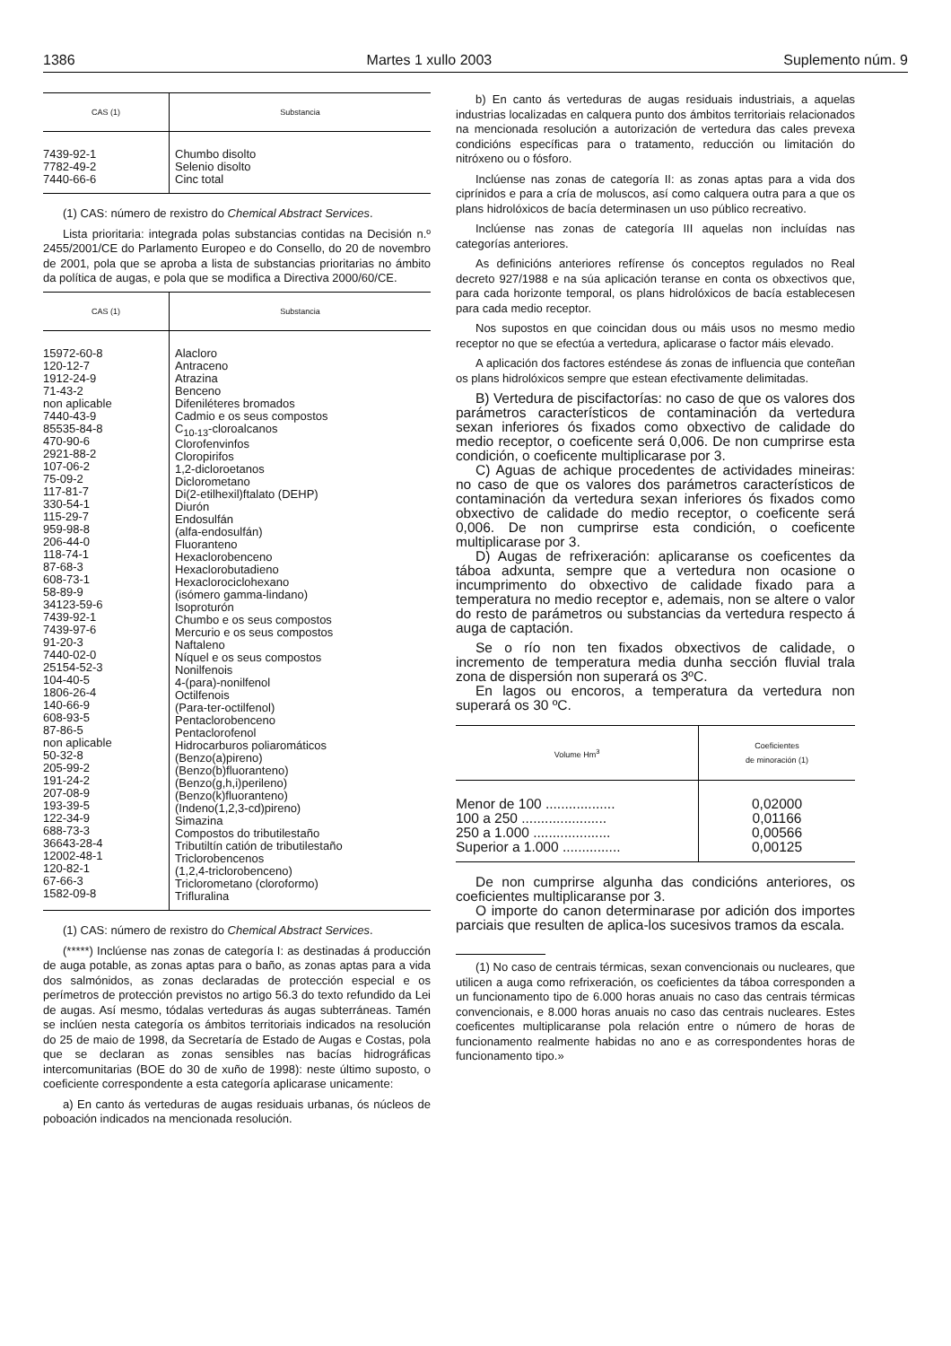1386 Martes 1 xullo 2003 Suplemento núm. 9
| CAS (1) | Substancia |
| --- | --- |
| 7439-92-1 7782-49-2 7440-66-6 | Chumbo disolto Selenio disolto Cinc total |
(1) CAS: número de rexistro do Chemical Abstract Services.
Lista prioritaria: integrada polas substancias contidas na Decisión n.º 2455/2001/CE do Parlamento Europeo e do Consello, do 20 de novembro de 2001, pola que se aproba a lista de substancias prioritarias no ámbito da política de augas, e pola que se modifica a Directiva 2000/60/CE.
| CAS (1) | Substancia |
| --- | --- |
| 15972-60-8 120-12-7 1912-24-9 71-43-2 non aplicable 7440-43-9 85535-84-8 470-90-6 2921-88-2 107-06-2 75-09-2 117-81-7 330-54-1 115-29-7 959-98-8 206-44-0 118-74-1 87-68-3 608-73-1 58-89-9 34123-59-6 7439-92-1 7439-97-6 91-20-3 7440-02-0 25154-52-3 104-40-5 1806-26-4 140-66-9 608-93-5 87-86-5 non aplicable 50-32-8 205-99-2 191-24-2 207-08-9 193-39-5 122-34-9 688-73-3 36643-28-4 12002-48-1 120-82-1 67-66-3 1582-09-8 | Alacloro Antraceno Atrazina Benceno Difeniléteres bromados Cadmio e os seus compostos C<sub>10-13</sub>-cloroalcanos Clorofenvinfos Cloropirifos 1,2-dicloroetanos Diclorometano Di(2-etilhexil)ftalato (DEHP) Diurón Endosulfán (alfa-endosulfán) Fluoranteno Hexaclorobenceno Hexaclorobutadieno Hexaclorociclohexano (isómero gamma-lindano) Isoproturón Chumbo e os seus compostos Mercurio e os seus compostos Naftaleno Níquel e os seus compostos Nonilfenois 4-(para)-nonilfenol Octilfenois (Para-ter-octilfenol) Pentaclorobenceno Pentaclorofenol Hidrocarburos poliaromáticos (Benzo(a)pireno) (Benzo(b)fluoranteno) (Benzo(g,h,i)perileno) (Benzo(k)fluoranteno) (Indeno(1,2,3-cd)pireno) Simazina Compostos do tributilestaño Tributiltín catión de tributilestaño Triclorobencenos (1,2,4-triclorobenceno) Triclorometano (cloroformo) Trifluralina |
(1) CAS: número de rexistro do Chemical Abstract Services.
(*****) Inclúense nas zonas de categoría I: as destinadas á producción de auga potable, as zonas aptas para o baño, as zonas aptas para a vida dos salmónidos, as zonas declaradas de protección especial e os perímetros de protección previstos no artigo 56.3 do texto refundido da Lei de augas. Así mesmo, tódalas verteduras ás augas subterráneas. Tamén se inclúen nesta categoría os ámbitos territoriais indicados na resolución do 25 de maio de 1998, da Secretaría de Estado de Augas e Costas, pola que se declaran as zonas sensibles nas bacías hidrográficas intercomunitarias (BOE do 30 de xuño de 1998): neste último suposto, o coeficiente correspondente a esta categoría aplicarase unicamente:
a) En canto ás verteduras de augas residuais urbanas, ós núcleos de poboación indicados na mencionada resolución.
b) En canto ás verteduras de augas residuais industriais, a aquelas industrias localizadas en calquera punto dos ámbitos territoriais relacionados na mencionada resolución a autorización de vertedura das cales prevexa condicións específicas para o tratamento, reducción ou limitación do nitróxeno ou o fósforo.
Inclúense nas zonas de categoría II: as zonas aptas para a vida dos ciprínidos e para a cría de moluscos, así como calquera outra para a que os plans hidrolóxicos de bacía determinasen un uso público recreativo.
Inclúense nas zonas de categoría III aquelas non incluídas nas categorías anteriores.
As definicións anteriores refírense ós conceptos regulados no Real decreto 927/1988 e na súa aplicación teranse en conta os obxectivos que, para cada horizonte temporal, os plans hidrolóxicos de bacía establecesen para cada medio receptor.
Nos supostos en que coincidan dous ou máis usos no mesmo medio receptor no que se efectúa a vertedura, aplicarase o factor máis elevado.
A aplicación dos factores esténdese ás zonas de influencia que conteñan os plans hidrolóxicos sempre que estean efectivamente delimitadas.
B) Vertedura de piscifactorías: no caso de que os valores dos parámetros característicos de contaminación da vertedura sexan inferiores ós fixados como obxectivo de calidade do medio receptor, o coeficente será 0,006. De non cumprirse esta condición, o coeficente multiplicarase por 3.
C) Aguas de achique procedentes de actividades mineiras: no caso de que os valores dos parámetros característicos de contaminación da vertedura sexan inferiores ós fixados como obxectivo de calidade do medio receptor, o coeficente será 0,006. De non cumprirse esta condición, o coeficente multiplicarase por 3.
D) Augas de refrixeración: aplicaranse os coeficentes da táboa adxunta, sempre que a vertedura non ocasione o incumprimento do obxectivo de calidade fixado para a temperatura no medio receptor e, ademais, non se altere o valor do resto de parámetros ou substancias da vertedura respecto á auga de captación.
Se o río non ten fixados obxectivos de calidade, o incremento de temperatura media dunha sección fluvial trala zona de dispersión non superará os 3ºC.
En lagos ou encoros, a temperatura da vertedura non superará os 30 ºC.
| Volume Hm<sup>3</sup> | Coeficientes de minoración (1) |
| --- | --- |
| Menor de 100 .................. 100 a 250 ...................... 250 a 1.000 .................... Superior a 1.000 ............... | 0,02000 0,01166 0,00566 0,00125 |
De non cumprirse algunha das condicións anteriores, os coeficientes multiplicaranse por 3.
O importe do canon determinarase por adición dos importes parciais que resulten de aplica-los sucesivos tramos da escala.
(1) No caso de centrais térmicas, sexan convencionais ou nucleares, que utilicen a auga como refrixeración, os coeficientes da táboa corresponden a un funcionamento tipo de 6.000 horas anuais no caso das centrais térmicas convencionais, e 8.000 horas anuais no caso das centrais nucleares. Estes coeficentes multiplicaranse pola relación entre o número de horas de funcionamento realmente habidas no ano e as correspondentes horas de funcionamento tipo.»